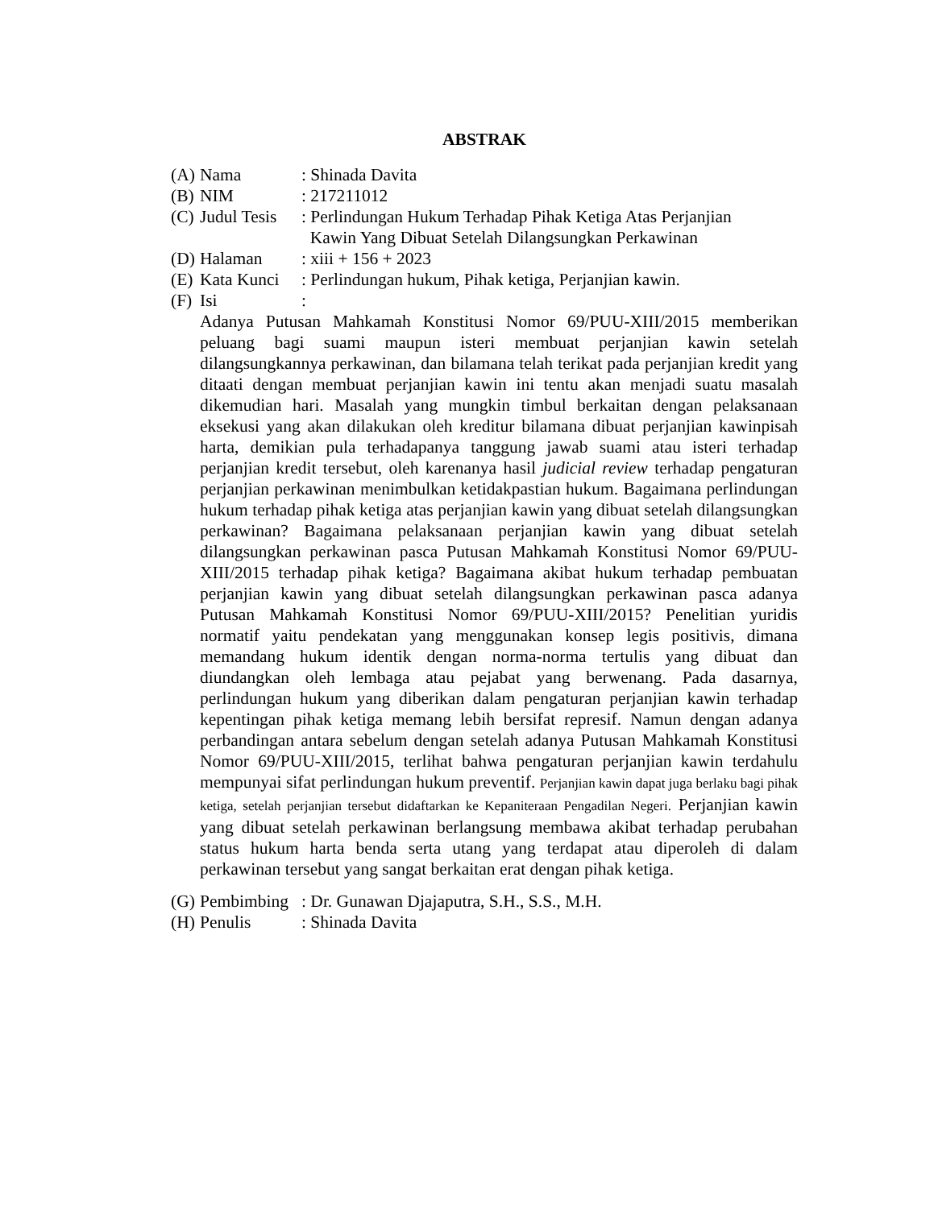ABSTRAK
(A) Nama: Shinada Davita
(B) NIM: 217211012
(C) Judul Tesis: Perlindungan Hukum Terhadap Pihak Ketiga Atas Perjanjian
Kawin Yang Dibuat Setelah Dilangsungkan Perkawinan
(D) Halaman: xiii + 156 + 2023
(E) Kata Kunci: Perlindungan hukum, Pihak ketiga, Perjanjian kawin.
(F) Isi:
Adanya Putusan Mahkamah Konstitusi Nomor 69/PUU-XIII/2015 memberikan peluang bagi suami maupun isteri membuat perjanjian kawin setelah dilangsungkannya perkawinan, dan bilamana telah terikat pada perjanjian kredit yang ditaati dengan membuat perjanjian kawin ini tentu akan menjadi suatu masalah dikemudian hari. Masalah yang mungkin timbul berkaitan dengan pelaksanaan eksekusi yang akan dilakukan oleh kreditur bilamana dibuat perjanjian kawinpisah harta, demikian pula terhadapanya tanggung jawab suami atau isteri terhadap perjanjian kredit tersebut, oleh karenanya hasil judicial review terhadap pengaturan perjanjian perkawinan menimbulkan ketidakpastian hukum. Bagaimana perlindungan hukum terhadap pihak ketiga atas perjanjian kawin yang dibuat setelah dilangsungkan perkawinan? Bagaimana pelaksanaan perjanjian kawin yang dibuat setelah dilangsungkan perkawinan pasca Putusan Mahkamah Konstitusi Nomor 69/PUU-XIII/2015 terhadap pihak ketiga? Bagaimana akibat hukum terhadap pembuatan perjanjian kawin yang dibuat setelah dilangsungkan perkawinan pasca adanya Putusan Mahkamah Konstitusi Nomor 69/PUU-XIII/2015? Penelitian yuridis normatif yaitu pendekatan yang menggunakan konsep legis positivis, dimana memandang hukum identik dengan norma-norma tertulis yang dibuat dan diundangkan oleh lembaga atau pejabat yang berwenang. Pada dasarnya, perlindungan hukum yang diberikan dalam pengaturan perjanjian kawin terhadap kepentingan pihak ketiga memang lebih bersifat represif. Namun dengan adanya perbandingan antara sebelum dengan setelah adanya Putusan Mahkamah Konstitusi Nomor 69/PUU-XIII/2015, terlihat bahwa pengaturan perjanjian kawin terdahulu mempunyai sifat perlindungan hukum preventif. Perjanjian kawin dapat juga berlaku bagi pihak ketiga, setelah perjanjian tersebut didaftarkan ke Kepaniteraan Pengadilan Negeri. Perjanjian kawin yang dibuat setelah perkawinan berlangsung membawa akibat terhadap perubahan status hukum harta benda serta utang yang terdapat atau diperoleh di dalam perkawinan tersebut yang sangat berkaitan erat dengan pihak ketiga.
(G) Pembimbing: Dr. Gunawan Djajaputra, S.H., S.S., M.H.
(H) Penulis: Shinada Davita